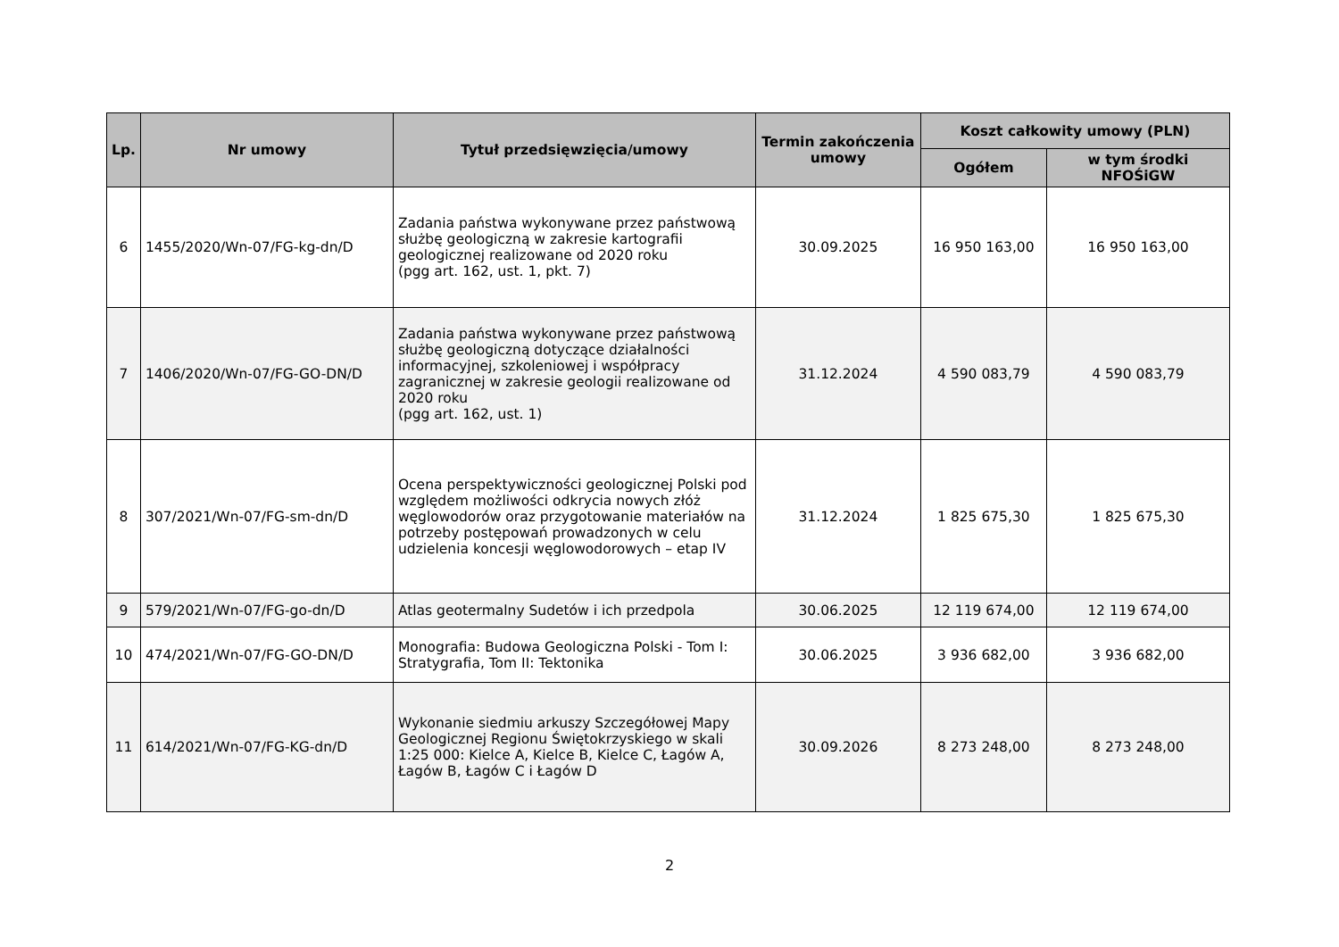| Lp. | Nr umowy | Tytuł przedsięwzięcia/umowy | Termin zakończenia umowy | Koszt całkowity umowy (PLN) | |
| --- | --- | --- | --- | --- | --- |
| | | | | Ogółem | w tym środki NFOŚiGW |
| 6 | 1455/2020/Wn-07/FG-kg-dn/D | Zadania państwa wykonywane przez państwową służbę geologiczną w zakresie kartografii geologicznej realizowane od 2020 roku (pgg art. 162, ust. 1, pkt. 7) | 30.09.2025 | 16 950 163,00 | 16 950 163,00 |
| 7 | 1406/2020/Wn-07/FG-GO-DN/D | Zadania państwa wykonywane przez państwową służbę geologiczną dotyczące działalności informacyjnej, szkoleniowej i współpracy zagranicznej w zakresie geologii realizowane od 2020 roku (pgg art. 162, ust. 1) | 31.12.2024 | 4 590 083,79 | 4 590 083,79 |
| 8 | 307/2021/Wn-07/FG-sm-dn/D | Ocena perspektywiczności geologicznej Polski pod względem możliwości odkrycia nowych złóż węglowodorów oraz przygotowanie materiałów na potrzeby postępowań prowadzonych w celu udzielenia koncesji węglowodorowych – etap IV | 31.12.2024 | 1 825 675,30 | 1 825 675,30 |
| 9 | 579/2021/Wn-07/FG-go-dn/D | Atlas geotermalny Sudetów i ich przedpola | 30.06.2025 | 12 119 674,00 | 12 119 674,00 |
| 10 | 474/2021/Wn-07/FG-GO-DN/D | Monografia: Budowa Geologiczna Polski - Tom I: Stratygrafia, Tom II: Tektonika | 30.06.2025 | 3 936 682,00 | 3 936 682,00 |
| 11 | 614/2021/Wn-07/FG-KG-dn/D | Wykonanie siedmiu arkuszy Szczegółowej Mapy Geologicznej Regionu Świętokrzyskiego w skali 1:25 000: Kielce A, Kielce B, Kielce C, Łagów A, Łagów B, Łagów C i Łagów D | 30.09.2026 | 8 273 248,00 | 8 273 248,00 |
2